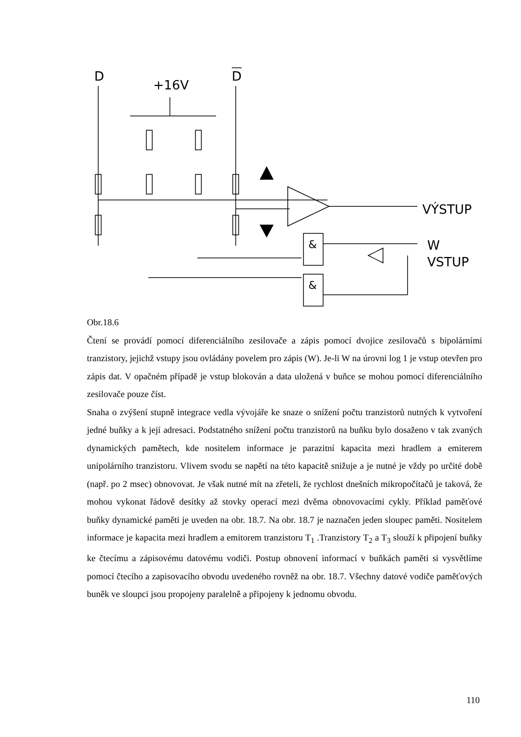D
+16V
D
&
&
VÝSTUP
W
VSTUP
Obr.18.6
Čtení se provádí pomocí diferenciálního zesilovače a zápis pomocí dvojice zesilovačů s bipolárními tranzistory, jejichž vstupy jsou ovládány povelem pro zápis (W). Je-li W na úrovni log 1 je vstup otevřen pro zápis dat. V opačném případě je vstup blokován a data uložená v buňce se mohou pomocí diferenciálního zesilovače pouze číst.
Snaha o zvýšení stupně integrace vedla vývojáře ke snaze o snížení počtu tranzistorů nutných k vytvoření jedné buňky a k její adresaci. Podstatného snížení počtu tranzistorů na buňku bylo dosaženo v tak zvaných dynamických pamětech, kde nositelem informace je parazitní kapacita mezi hradlem a emiterem unipolárního tranzistoru. Vlivem svodu se napětí na této kapacitě snižuje a je nutné je vždy po určité době (např. po 2 msec) obnovovat. Je však nutné mít na zřeteli, že rychlost dnešních mikropočítačů je taková, že mohou vykonat řádově desítky až stovky operací mezi dvěma obnovovacími cykly. Příklad paměťové buňky dynamické paměti je uveden na obr. 18.7. Na obr. 18.7 je naznačen jeden sloupec paměti. Nositelem informace je kapacita mezi hradlem a emitorem tranzistoru T<sub>1</sub> .Tranzistory T<sub>2</sub> a T<sub>3</sub> slouží k připojení buňky ke čtecímu a zápisovému datovému vodiči. Postup obnovení informací v buňkách paměti si vysvětlíme pomocí čtecího a zapisovacího obvodu uvedeného rovněž na obr. 18.7. Všechny datové vodiče paměťových buněk ve sloupci jsou propojeny paralelně a připojeny k jednomu obvodu.
110